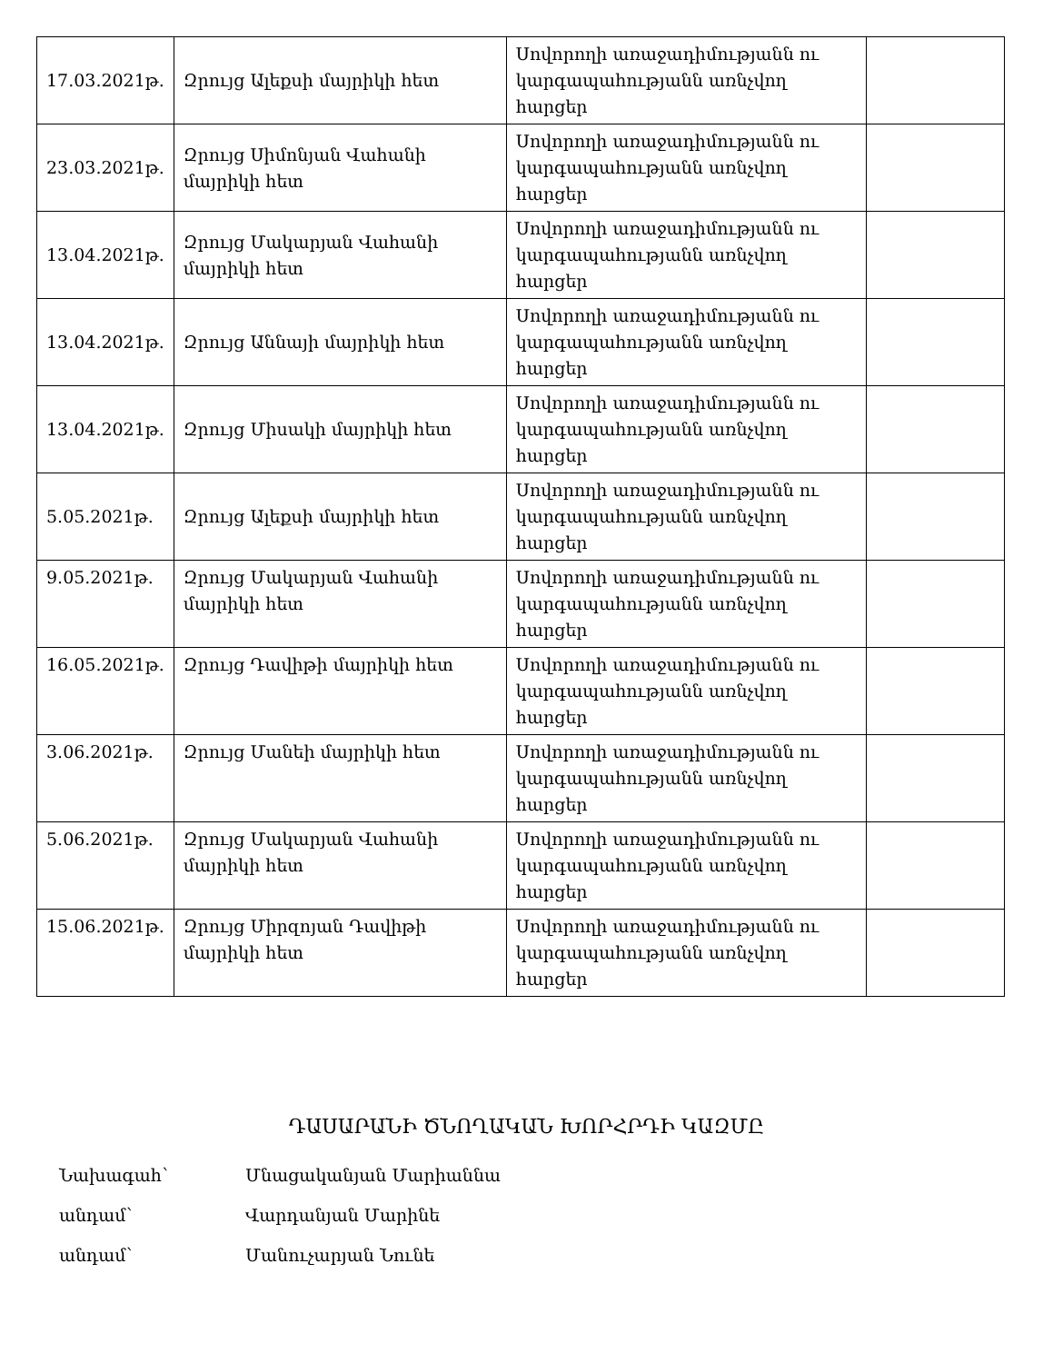| 17.03.2021թ. | Զրույց Ալեքսի մայրիկի հետ | Սովորողի առաջադիմությանն ու կարգապահությանն առնչվող հարցեր | |
| 23.03.2021թ. | Զրույց Սիմոնյան Վահանի մայրիկի հետ | Սովորողի առաջադիմությանն ու կարգապահությանն առնչվող հարցեր | |
| 13.04.2021թ. | Զրույց Մակարյան Վահանի մայրիկի հետ | Սովորողի առաջադիմությանն ու կարգապահությանն առնչվող հարցեր | |
| 13.04.2021թ. | Զրույց Աննայի մայրիկի հետ | Սովորողի առաջադիմությանն ու կարգապահությանն առնչվող հարցեր | |
| 13.04.2021թ. | Զրույց Միսակի մայրիկի հետ | Սովորողի առաջադիմությանն ու կարգապահությանն առնչվող հարցեր | |
| 5.05.2021թ. | Զրույց Ալեքսի մայրիկի հետ | Սովորողի առաջադիմությանն ու կարգապահությանն առնչվող հարցեր | |
| 9.05.2021թ. | Զրույց Մակարյան Վահանի մայրիկի հետ | Սովորողի առաջադիմությանն ու կարգապահությանն առնչվող հարցեր | |
| 16.05.2021թ. | Զրույց Դավիթի մայրիկի հետ | Սովորողի առաջադիմությանն ու կարգապահությանն առնչվող հարցեր | |
| 3.06.2021թ. | Զրույց Մանեի մայրիկի հետ | Սովորողի առաջադիմությանն ու կարգապահությանն առնչվող հարցեր | |
| 5.06.2021թ. | Զրույց Մակարյան Վահանի մայրիկի հետ | Սովորողի առաջադիմությանն ու կարգապահությանն առնչվող հարցեր | |
| 15.06.2021թ. | Զրույց Միրզոյան Դավիթի մայրիկի հետ | Սովորողի առաջադիմությանն ու կարգապահությանն առնչվող հարցեր | |
ԴԱՍԱՐԱՆԻ ԾՆՈՂԱԿԱՆ ԽՈՐՀՐԴԻ ԿԱԶՄԸ
Նախագահ՝ Մնացականյան Մարիաննա
անդամ՝ Վարդանյան Մարինե
անդամ՝ Մանուչարյան Նունե